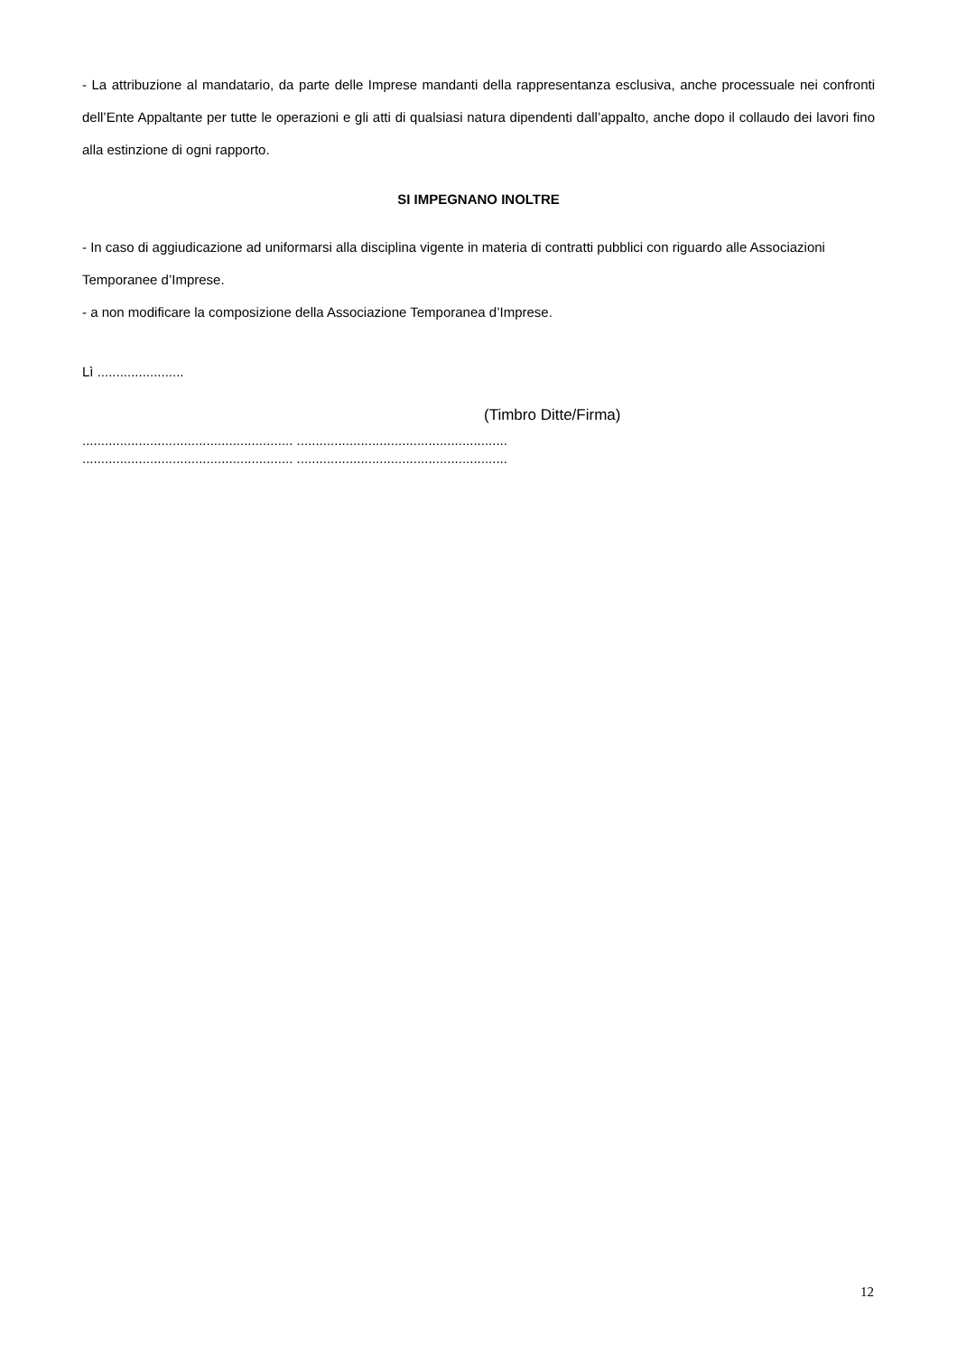- La attribuzione al mandatario, da parte delle Imprese mandanti della rappresentanza esclusiva, anche processuale nei confronti dell’Ente Appaltante per tutte le operazioni e gli atti di qualsiasi natura dipendenti dall’appalto, anche dopo il collaudo dei lavori fino alla estinzione di ogni rapporto.
SI IMPEGNANO INOLTRE
- In caso di aggiudicazione ad uniformarsi alla disciplina vigente in materia di contratti pubblici con riguardo alle Associazioni Temporanee d’Imprese.
- a non modificare la composizione della Associazione Temporanea d’Imprese.
Lì .......................
(Timbro Ditte/Firma)
........................................................ ........................................................
........................................................ ........................................................
12